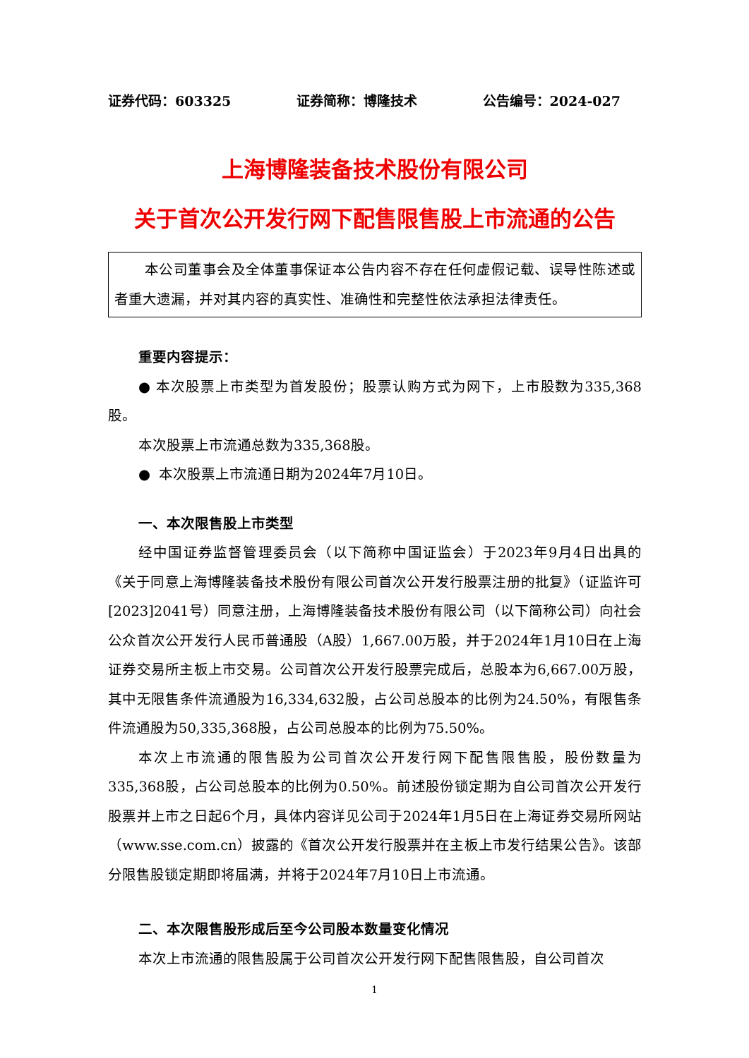证券代码：603325 证券简称：博隆技术 公告编号：2024-027
上海博隆装备技术股份有限公司
关于首次公开发行网下配售限售股上市流通的公告
本公司董事会及全体董事保证本公告内容不存在任何虚假记载、误导性陈述或者重大遗漏，并对其内容的真实性、准确性和完整性依法承担法律责任。
重要内容提示：
● 本次股票上市类型为首发股份；股票认购方式为网下，上市股数为335,368股。
本次股票上市流通总数为335,368股。
● 本次股票上市流通日期为2024年7月10日。
一、本次限售股上市类型
经中国证券监督管理委员会（以下简称中国证监会）于2023年9月4日出具的《关于同意上海博隆装备技术股份有限公司首次公开发行股票注册的批复》（证监许可[2023]2041号）同意注册，上海博隆装备技术股份有限公司（以下简称公司）向社会公众首次公开发行人民币普通股（A股）1,667.00万股，并于2024年1月10日在上海证券交易所主板上市交易。公司首次公开发行股票完成后，总股本为6,667.00万股，其中无限售条件流通股为16,334,632股，占公司总股本的比例为24.50%，有限售条件流通股为50,335,368股，占公司总股本的比例为75.50%。
本次上市流通的限售股为公司首次公开发行网下配售限售股，股份数量为335,368股，占公司总股本的比例为0.50%。前述股份锁定期为自公司首次公开发行股票并上市之日起6个月，具体内容详见公司于2024年1月5日在上海证券交易所网站（www.sse.com.cn）披露的《首次公开发行股票并在主板上市发行结果公告》。该部分限售股锁定期即将届满，并将于2024年7月10日上市流通。
二、本次限售股形成后至今公司股本数量变化情况
本次上市流通的限售股属于公司首次公开发行网下配售限售股，自公司首次
1